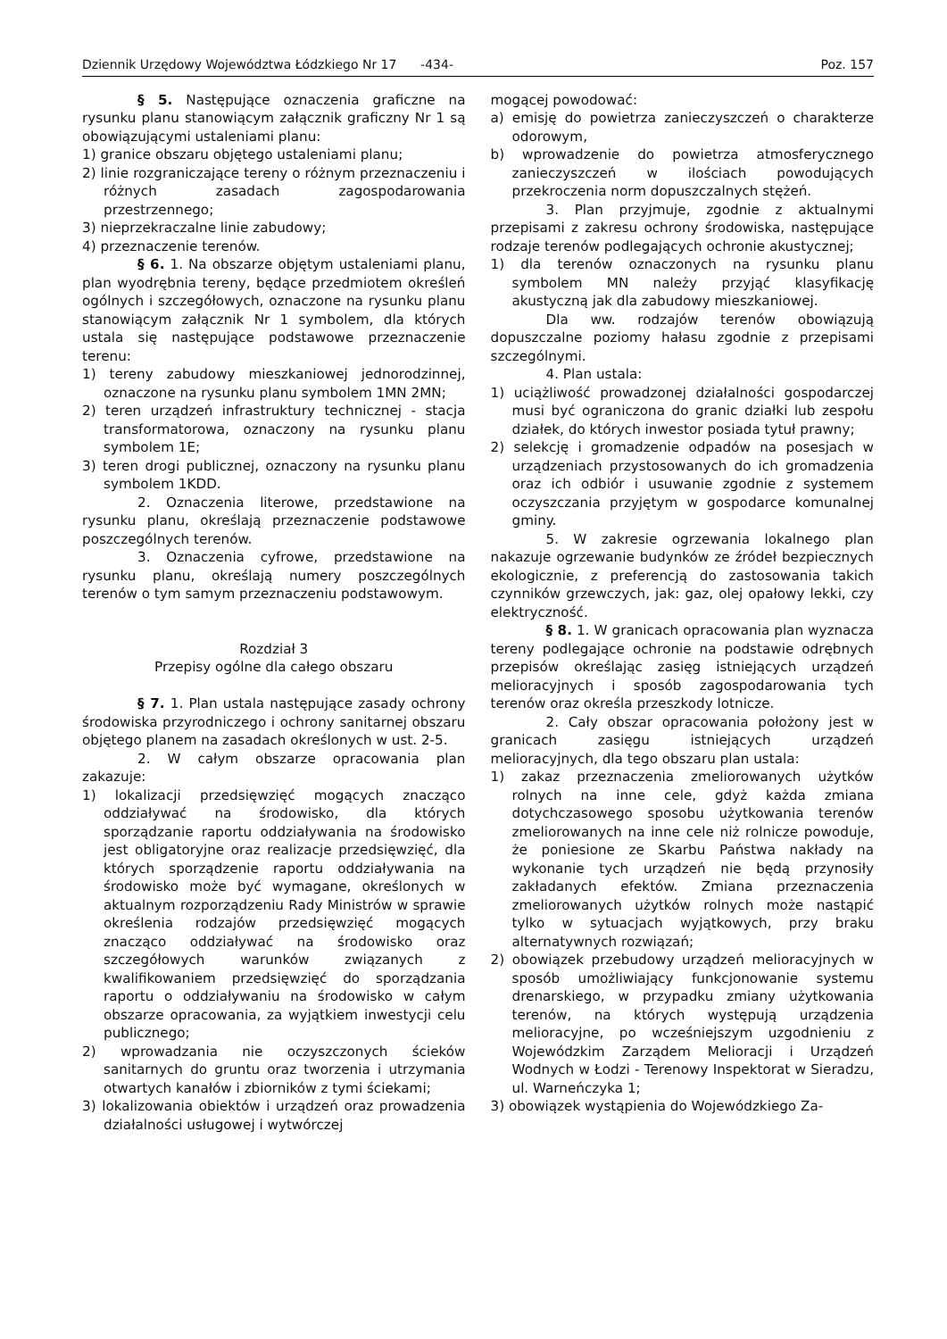Dziennik Urzędowy Województwa Łódzkiego Nr 17 -434- Poz. 157
§ 5. Następujące oznaczenia graficzne na rysunku planu stanowiącym załącznik graficzny Nr 1 są obowiązującymi ustaleniami planu:
1) granice obszaru objętego ustaleniami planu;
2) linie rozgraniczające tereny o różnym przeznaczeniu i różnych zasadach zagospodarowania przestrzennego;
3) nieprzekraczalne linie zabudowy;
4) przeznaczenie terenów.
§ 6. 1. Na obszarze objętym ustaleniami planu, plan wyodrębnia tereny, będące przedmiotem określeń ogólnych i szczegółowych, oznaczone na rysunku planu stanowiącym załącznik Nr 1 symbolem, dla których ustala się następujące podstawowe przeznaczenie terenu:
1) tereny zabudowy mieszkaniowej jednorodzinnej, oznaczone na rysunku planu symbolem 1MN 2MN;
2) teren urządzeń infrastruktury technicznej - stacja transformatorowa, oznaczony na rysunku planu symbolem 1E;
3) teren drogi publicznej, oznaczony na rysunku planu symbolem 1KDD.
2. Oznaczenia literowe, przedstawione na rysunku planu, określają przeznaczenie podstawowe poszczególnych terenów.
3. Oznaczenia cyfrowe, przedstawione na rysunku planu, określają numery poszczególnych terenów o tym samym przeznaczeniu podstawowym.
Rozdział 3
Przepisy ogólne dla całego obszaru
§ 7. 1. Plan ustala następujące zasady ochrony środowiska przyrodniczego i ochrony sanitarnej obszaru objętego planem na zasadach określonych w ust. 2-5.
2. W całym obszarze opracowania plan zakazuje:
1) lokalizacji przedsięwzięć mogących znacząco oddziaływać na środowisko, dla których sporządzanie raportu oddziaływania na środowisko jest obligatoryjne oraz realizacje przedsięwzięć, dla których sporządzenie raportu oddziaływania na środowisko może być wymagane, określonych w aktualnym rozporządzeniu Rady Ministrów w sprawie określenia rodzajów przedsięwzięć mogących znacząco oddziaływać na środowisko oraz szczegółowych warunków związanych z kwalifikowaniem przedsięwzięć do sporządzania raportu o oddziaływaniu na środowisko w całym obszarze opracowania, za wyjątkiem inwestycji celu publicznego;
2) wprowadzania nie oczyszczonych ścieków sanitarnych do gruntu oraz tworzenia i utrzymania otwartych kanałów i zbiorników z tymi ściekami;
3) lokalizowania obiektów i urządzeń oraz prowadzenia działalności usługowej i wytwórczej
mogącej powodować:
a) emisję do powietrza zanieczyszczeń o charakterze odorowym,
b) wprowadzenie do powietrza atmosferycznego zanieczyszczeń w ilościach powodujących przekroczenia norm dopuszczalnych stężeń.
3. Plan przyjmuje, zgodnie z aktualnymi przepisami z zakresu ochrony środowiska, następujące rodzaje terenów podlegających ochronie akustycznej;
1) dla terenów oznaczonych na rysunku planu symbolem MN należy przyjąć klasyfikację akustyczną jak dla zabudowy mieszkaniowej.
Dla ww. rodzajów terenów obowiązują dopuszczalne poziomy hałasu zgodnie z przepisami szczególnymi.
4. Plan ustala:
1) uciążliwość prowadzonej działalności gospodarczej musi być ograniczona do granic działki lub zespołu działek, do których inwestor posiada tytuł prawny;
2) selekcję i gromadzenie odpadów na posesjach w urządzeniach przystosowanych do ich gromadzenia oraz ich odbiór i usuwanie zgodnie z systemem oczyszczania przyjętym w gospodarce komunalnej gminy.
5. W zakresie ogrzewania lokalnego plan nakazuje ogrzewanie budynków ze źródeł bezpiecznych ekologicznie, z preferencją do zastosowania takich czynników grzewczych, jak: gaz, olej opałowy lekki, czy elektryczność.
§ 8. 1. W granicach opracowania plan wyznacza tereny podlegające ochronie na podstawie odrębnych przepisów określając zasięg istniejących urządzeń melioracyjnych i sposób zagospodarowania tych terenów oraz określa przeszkody lotnicze.
2. Cały obszar opracowania położony jest w granicach zasięgu istniejących urządzeń melioracyjnych, dla tego obszaru plan ustala:
1) zakaz przeznaczenia zmeliorowanych użytków rolnych na inne cele, gdyż każda zmiana dotychczasowego sposobu użytkowania terenów zmeliorowanych na inne cele niż rolnicze powoduje, że poniesione ze Skarbu Państwa nakłady na wykonanie tych urządzeń nie będą przynosiły zakładanych efektów. Zmiana przeznaczenia zmeliorowanych użytków rolnych może nastąpić tylko w sytuacjach wyjątkowych, przy braku alternatywnych rozwiązań;
2) obowiązek przebudowy urządzeń melioracyjnych w sposób umożliwiający funkcjonowanie systemu drenarskiego, w przypadku zmiany użytkowania terenów, na których występują urządzenia melioracyjne, po wcześniejszym uzgodnieniu z Wojewódzkim Zarządem Melioracji i Urządzeń Wodnych w Łodzi - Terenowy Inspektorat w Sieradzu, ul. Warneńczyka 1;
3) obowiązek wystąpienia do Wojewódzkiego Za-